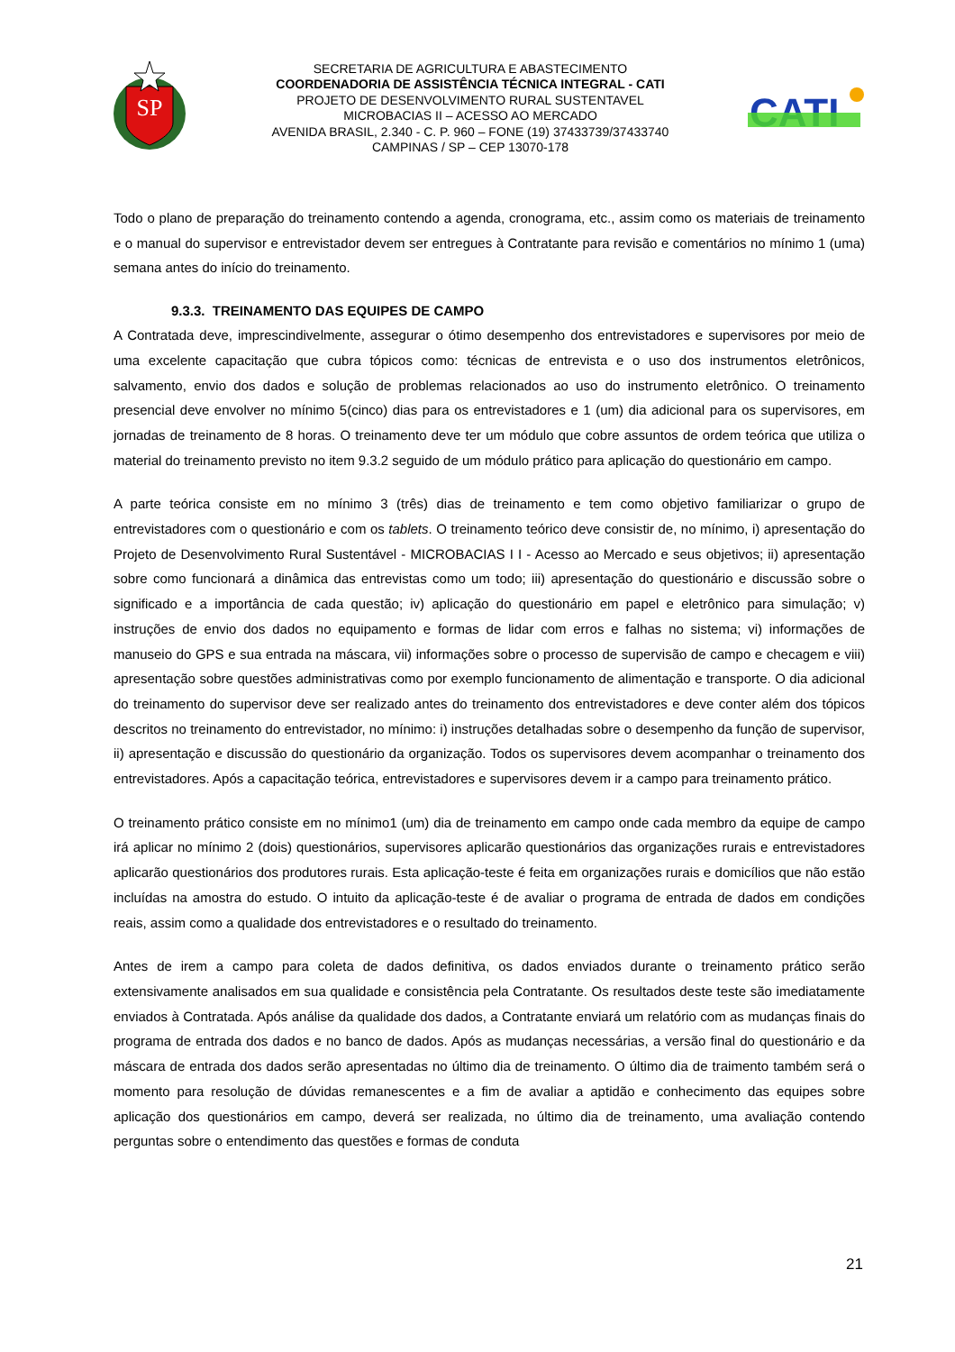SP
SECRETARIA DE AGRICULTURA E ABASTECIMENTO
COORDENADORIA DE ASSISTÊNCIA TÉCNICA INTEGRAL - CATI
PROJETO DE DESENVOLVIMENTO RURAL SUSTENTAVEL
MICROBACIAS II – ACESSO AO MERCADO
AVENIDA BRASIL, 2.340 - C. P. 960 – FONE (19) 37433739/37433740
CAMPINAS / SP – CEP 13070-178
CATI
Todo o plano de preparação do treinamento contendo a agenda, cronograma, etc., assim como os materiais de treinamento e o manual do supervisor e entrevistador devem ser entregues à Contratante para revisão e comentários no mínimo 1 (uma) semana antes do início do treinamento.
9.3.3. TREINAMENTO DAS EQUIPES DE CAMPO
A Contratada deve, imprescindivelmente, assegurar o ótimo desempenho dos entrevistadores e supervisores por meio de uma excelente capacitação que cubra tópicos como: técnicas de entrevista e o uso dos instrumentos eletrônicos, salvamento, envio dos dados e solução de problemas relacionados ao uso do instrumento eletrônico. O treinamento presencial deve envolver no mínimo 5(cinco) dias para os entrevistadores e 1 (um) dia adicional para os supervisores, em jornadas de treinamento de 8 horas. O treinamento deve ter um módulo que cobre assuntos de ordem teórica que utiliza o material do treinamento previsto no item 9.3.2 seguido de um módulo prático para aplicação do questionário em campo.
A parte teórica consiste em no mínimo 3 (três) dias de treinamento e tem como objetivo familiarizar o grupo de entrevistadores com o questionário e com os tablets. O treinamento teórico deve consistir de, no mínimo, i) apresentação do Projeto de Desenvolvimento Rural Sustentável - MICROBACIAS I I - Acesso ao Mercado e seus objetivos; ii) apresentação sobre como funcionará a dinâmica das entrevistas como um todo; iii) apresentação do questionário e discussão sobre o significado e a importância de cada questão; iv) aplicação do questionário em papel e eletrônico para simulação; v) instruções de envio dos dados no equipamento e formas de lidar com erros e falhas no sistema; vi) informações de manuseio do GPS e sua entrada na máscara, vii) informações sobre o processo de supervisão de campo e checagem e viii) apresentação sobre questões administrativas como por exemplo funcionamento de alimentação e transporte. O dia adicional do treinamento do supervisor deve ser realizado antes do treinamento dos entrevistadores e deve conter além dos tópicos descritos no treinamento do entrevistador, no mínimo: i) instruções detalhadas sobre o desempenho da função de supervisor, ii) apresentação e discussão do questionário da organização. Todos os supervisores devem acompanhar o treinamento dos entrevistadores. Após a capacitação teórica, entrevistadores e supervisores devem ir a campo para treinamento prático.
O treinamento prático consiste em no mínimo1 (um) dia de treinamento em campo onde cada membro da equipe de campo irá aplicar no mínimo 2 (dois) questionários, supervisores aplicarão questionários das organizações rurais e entrevistadores aplicarão questionários dos produtores rurais. Esta aplicação-teste é feita em organizações rurais e domicílios que não estão incluídas na amostra do estudo. O intuito da aplicação-teste é de avaliar o programa de entrada de dados em condições reais, assim como a qualidade dos entrevistadores e o resultado do treinamento.
Antes de irem a campo para coleta de dados definitiva, os dados enviados durante o treinamento prático serão extensivamente analisados em sua qualidade e consistência pela Contratante. Os resultados deste teste são imediatamente enviados à Contratada. Após análise da qualidade dos dados, a Contratante enviará um relatório com as mudanças finais do programa de entrada dos dados e no banco de dados. Após as mudanças necessárias, a versão final do questionário e da máscara de entrada dos dados serão apresentadas no último dia de treinamento. O último dia de traimento também será o momento para resolução de dúvidas remanescentes e a fim de avaliar a aptidão e conhecimento das equipes sobre aplicação dos questionários em campo, deverá ser realizada, no último dia de treinamento, uma avaliação contendo perguntas sobre o entendimento das questões e formas de conduta
21